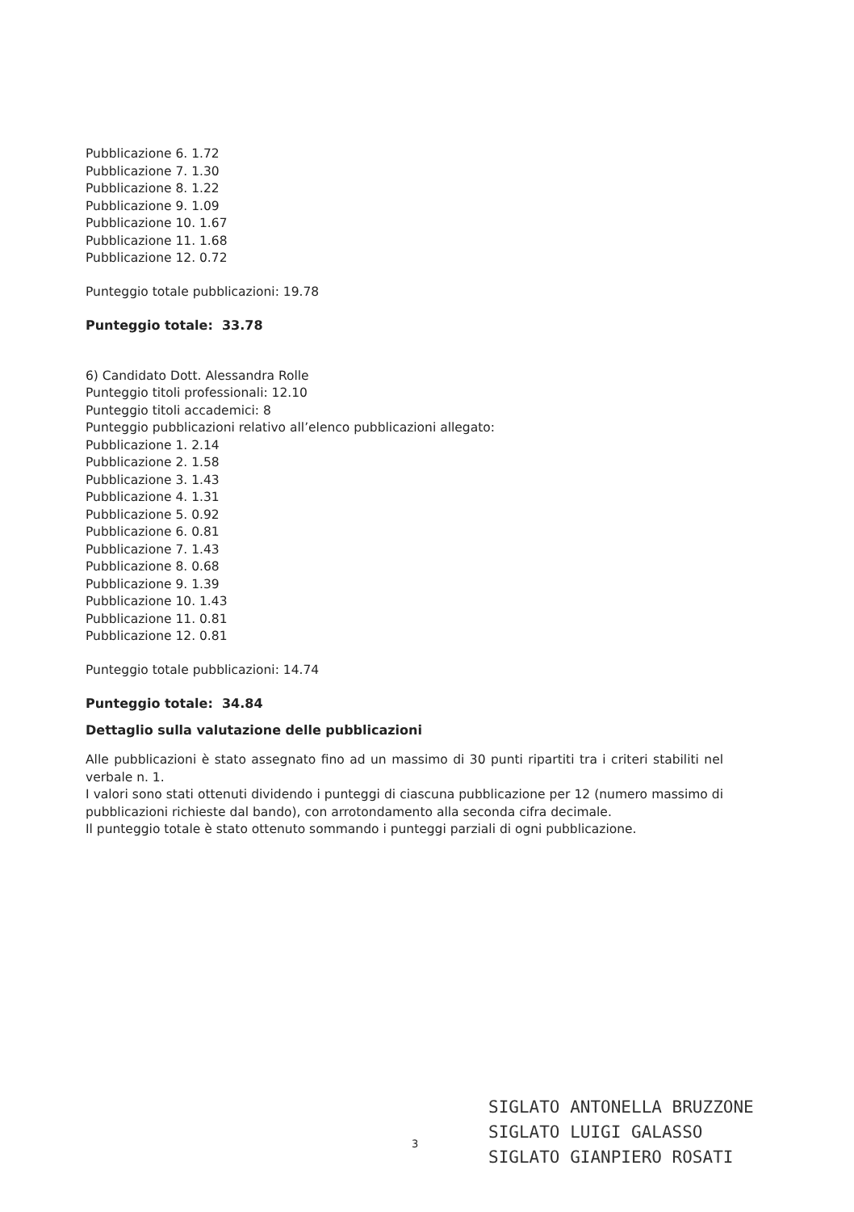Pubblicazione 6. 1.72
Pubblicazione 7. 1.30
Pubblicazione 8. 1.22
Pubblicazione 9. 1.09
Pubblicazione 10. 1.67
Pubblicazione 11. 1.68
Pubblicazione 12. 0.72
Punteggio totale pubblicazioni: 19.78
Punteggio totale: 33.78
6) Candidato Dott. Alessandra Rolle
Punteggio titoli professionali: 12.10
Punteggio titoli accademici: 8
Punteggio pubblicazioni relativo all’elenco pubblicazioni allegato:
Pubblicazione 1. 2.14
Pubblicazione 2. 1.58
Pubblicazione 3. 1.43
Pubblicazione 4. 1.31
Pubblicazione 5. 0.92
Pubblicazione 6. 0.81
Pubblicazione 7. 1.43
Pubblicazione 8. 0.68
Pubblicazione 9. 1.39
Pubblicazione 10. 1.43
Pubblicazione 11. 0.81
Pubblicazione 12. 0.81
Punteggio totale pubblicazioni: 14.74
Punteggio totale: 34.84
Dettaglio sulla valutazione delle pubblicazioni
Alle pubblicazioni è stato assegnato fino ad un massimo di 30 punti ripartiti tra i criteri stabiliti nel verbale n. 1.
I valori sono stati ottenuti dividendo i punteggi di ciascuna pubblicazione per 12 (numero massimo di pubblicazioni richieste dal bando), con arrotondamento alla seconda cifra decimale.
Il punteggio totale è stato ottenuto sommando i punteggi parziali di ogni pubblicazione.
SIGLATO ANTONELLA BRUZZONE
SIGLATO LUIGI GALASSO
SIGLATO GIANPIERO ROSATI
3